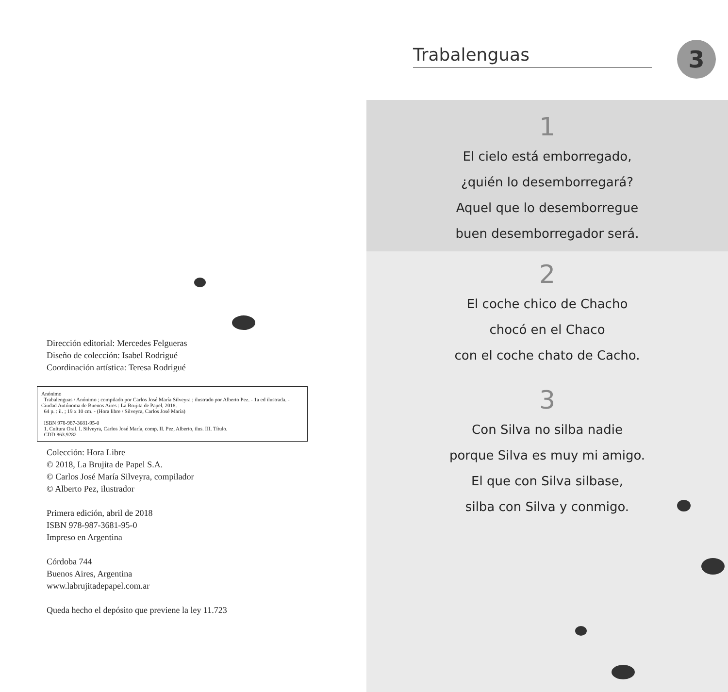Dirección editorial: Mercedes Felgueras
Diseño de colección: Isabel Rodrigué
Coordinación artística: Teresa Rodrigué
Anónimo
Trabalenguas / Anónimo ; compilado por Carlos José María Silveyra ; ilustrado por Alberto Pez. - 1a ed ilustrada. - Ciudad Autónoma de Buenos Aires : La Brujita de Papel, 2018.
64 p. : il. ; 19 x 10 cm. - (Hora libre / Silveyra, Carlos José María)
ISBN 978-987-3681-95-0
1. Cultura Oral. I. Silveyra, Carlos José María, comp. II. Pez, Alberto, ilus. III. Título.
CDD 863.9282
Colección: Hora Libre
© 2018, La Brujita de Papel S.A.
© Carlos José María Silveyra, compilador
© Alberto Pez, ilustrador
Primera edición, abril de 2018
ISBN 978-987-3681-95-0
Impreso en Argentina
Córdoba 744
Buenos Aires, Argentina
www.labrujitadepapel.com.ar
Queda hecho el depósito que previene la ley 11.723
Trabalenguas 3
1
El cielo está emborregado,
¿quién lo desemborregará?
Aquel que lo desemborregue
buen desemborregador será.
2
El coche chico de Chacho
chocó en el Chaco
con el coche chato de Cacho.
3
Con Silva no silba nadie
porque Silva es muy mi amigo.
El que con Silva silbase,
silba con Silva y conmigo.